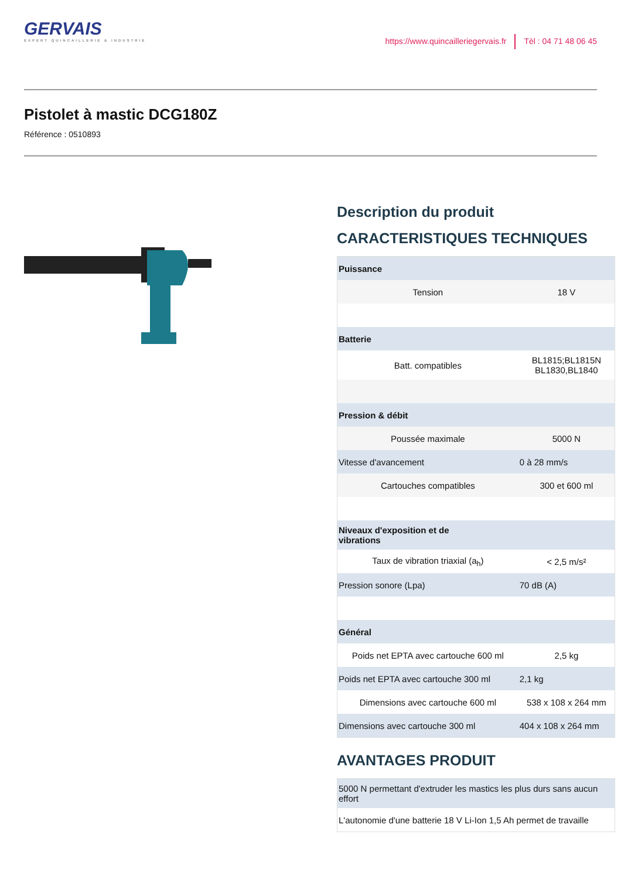GERVAIS
EXPERT QUINCAILLERIE & INDUSTRIE
https://www.quincailleriegervais.fr Tèl : 04 71 48 06 45
Pistolet à mastic DCG180Z
Référence : 0510893
Description du produit
CARACTERISTIQUES TECHNIQUES
| Puissance | |
| Tension | 18 V |
| Batterie | |
| Batt. compatibles | BL1815;BL1815N BL1830,BL1840 |
| Pression & débit | |
| Poussée maximale | 5000 N |
| Vitesse d'avancement | 0 à 28 mm/s |
| Cartouches compatibles | 300 et 600 ml |
| Niveaux d'exposition et de vibrations | |
| Taux de vibration triaxial (a<sub>h</sub>) | < 2,5 m/s² |
| Pression sonore (Lpa) | 70 dB (A) |
| Général | |
| Poids net EPTA avec cartouche 600 ml | 2,5 kg |
| Poids net EPTA avec cartouche 300 ml | 2,1 kg |
| Dimensions avec cartouche 600 ml | 538 x 108 x 264 mm |
| Dimensions avec cartouche 300 ml | 404 x 108 x 264 mm |
AVANTAGES PRODUIT
| 5000 N permettant d'extruder les mastics les plus durs sans aucun effort |
| L'autonomie d'une batterie 18 V Li-Ion 1,5 Ah permet de travaille |